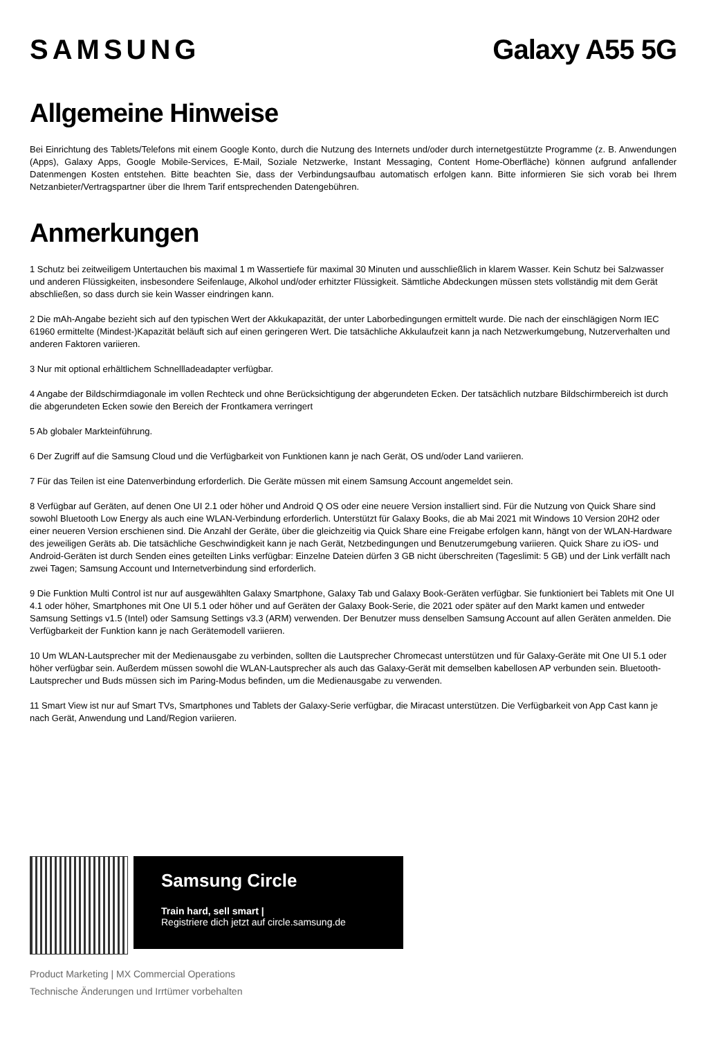SAMSUNG Galaxy A55 5G
Allgemeine Hinweise
Bei Einrichtung des Tablets/Telefons mit einem Google Konto, durch die Nutzung des Internets und/oder durch internetgestützte Programme (z. B. Anwendungen (Apps), Galaxy Apps, Google Mobile-Services, E-Mail, Soziale Netzwerke, Instant Messaging, Content Home-Oberfläche) können aufgrund anfallender Datenmengen Kosten entstehen. Bitte beachten Sie, dass der Verbindungsaufbau automatisch erfolgen kann. Bitte informieren Sie sich vorab bei Ihrem Netzanbieter/Vertragspartner über die Ihrem Tarif entsprechenden Datengebühren.
Anmerkungen
1 Schutz bei zeitweiligem Untertauchen bis maximal 1 m Wassertiefe für maximal 30 Minuten und ausschließlich in klarem Wasser. Kein Schutz bei Salzwasser und anderen Flüssigkeiten, insbesondere Seifenlauge, Alkohol und/oder erhitzter Flüssigkeit. Sämtliche Abdeckungen müssen stets vollständig mit dem Gerät abschließen, so dass durch sie kein Wasser eindringen kann.
2 Die mAh-Angabe bezieht sich auf den typischen Wert der Akkukapazität, der unter Laborbedingungen ermittelt wurde. Die nach der einschlägigen Norm IEC 61960 ermittelte (Mindest-)Kapazität beläuft sich auf einen geringeren Wert. Die tatsächliche Akkulaufzeit kann ja nach Netzwerkumgebung, Nutzerverhalten und anderen Faktoren variieren.
3 Nur mit optional erhältlichem Schnellladeadapter verfügbar.
4 Angabe der Bildschirmdiagonale im vollen Rechteck und ohne Berücksichtigung der abgerundeten Ecken. Der tatsächlich nutzbare Bildschirmbereich ist durch die abgerundeten Ecken sowie den Bereich der Frontkamera verringert
5 Ab globaler Markteinführung.
6 Der Zugriff auf die Samsung Cloud und die Verfügbarkeit von Funktionen kann je nach Gerät, OS und/oder Land variieren.
7 Für das Teilen ist eine Datenverbindung erforderlich. Die Geräte müssen mit einem Samsung Account angemeldet sein.
8 Verfügbar auf Geräten, auf denen One UI 2.1 oder höher und Android Q OS oder eine neuere Version installiert sind. Für die Nutzung von Quick Share sind sowohl Bluetooth Low Energy als auch eine WLAN-Verbindung erforderlich. Unterstützt für Galaxy Books, die ab Mai 2021 mit Windows 10 Version 20H2 oder einer neueren Version erschienen sind. Die Anzahl der Geräte, über die gleichzeitig via Quick Share eine Freigabe erfolgen kann, hängt von der WLAN-Hardware des jeweiligen Geräts ab. Die tatsächliche Geschwindigkeit kann je nach Gerät, Netzbedingungen und Benutzerumgebung variieren. Quick Share zu iOS- und Android-Geräten ist durch Senden eines geteilten Links verfügbar: Einzelne Dateien dürfen 3 GB nicht überschreiten (Tageslimit: 5 GB) und der Link verfällt nach zwei Tagen; Samsung Account und Internetverbindung sind erforderlich.
9 Die Funktion Multi Control ist nur auf ausgewählten Galaxy Smartphone, Galaxy Tab und Galaxy Book-Geräten verfügbar. Sie funktioniert bei Tablets mit One UI 4.1 oder höher, Smartphones mit One UI 5.1 oder höher und auf Geräten der Galaxy Book-Serie, die 2021 oder später auf den Markt kamen und entweder Samsung Settings v1.5 (Intel) oder Samsung Settings v3.3 (ARM) verwenden. Der Benutzer muss denselben Samsung Account auf allen Geräten anmelden. Die Verfügbarkeit der Funktion kann je nach Gerätemodell variieren.
10 Um WLAN-Lautsprecher mit der Medienausgabe zu verbinden, sollten die Lautsprecher Chromecast unterstützen und für Galaxy-Geräte mit One UI 5.1 oder höher verfügbar sein. Außerdem müssen sowohl die WLAN-Lautsprecher als auch das Galaxy-Gerät mit demselben kabellosen AP verbunden sein. Bluetooth-Lautsprecher und Buds müssen sich im Paring-Modus befinden, um die Medienausgabe zu verwenden.
11 Smart View ist nur auf Smart TVs, Smartphones und Tablets der Galaxy-Serie verfügbar, die Miracast unterstützen. Die Verfügbarkeit von App Cast kann je nach Gerät, Anwendung und Land/Region variieren.
Samsung Circle
Train hard, sell smart |
Registriere dich jetzt auf circle.samsung.de
Product Marketing | MX Commercial Operations
Technische Änderungen und Irrtümer vorbehalten